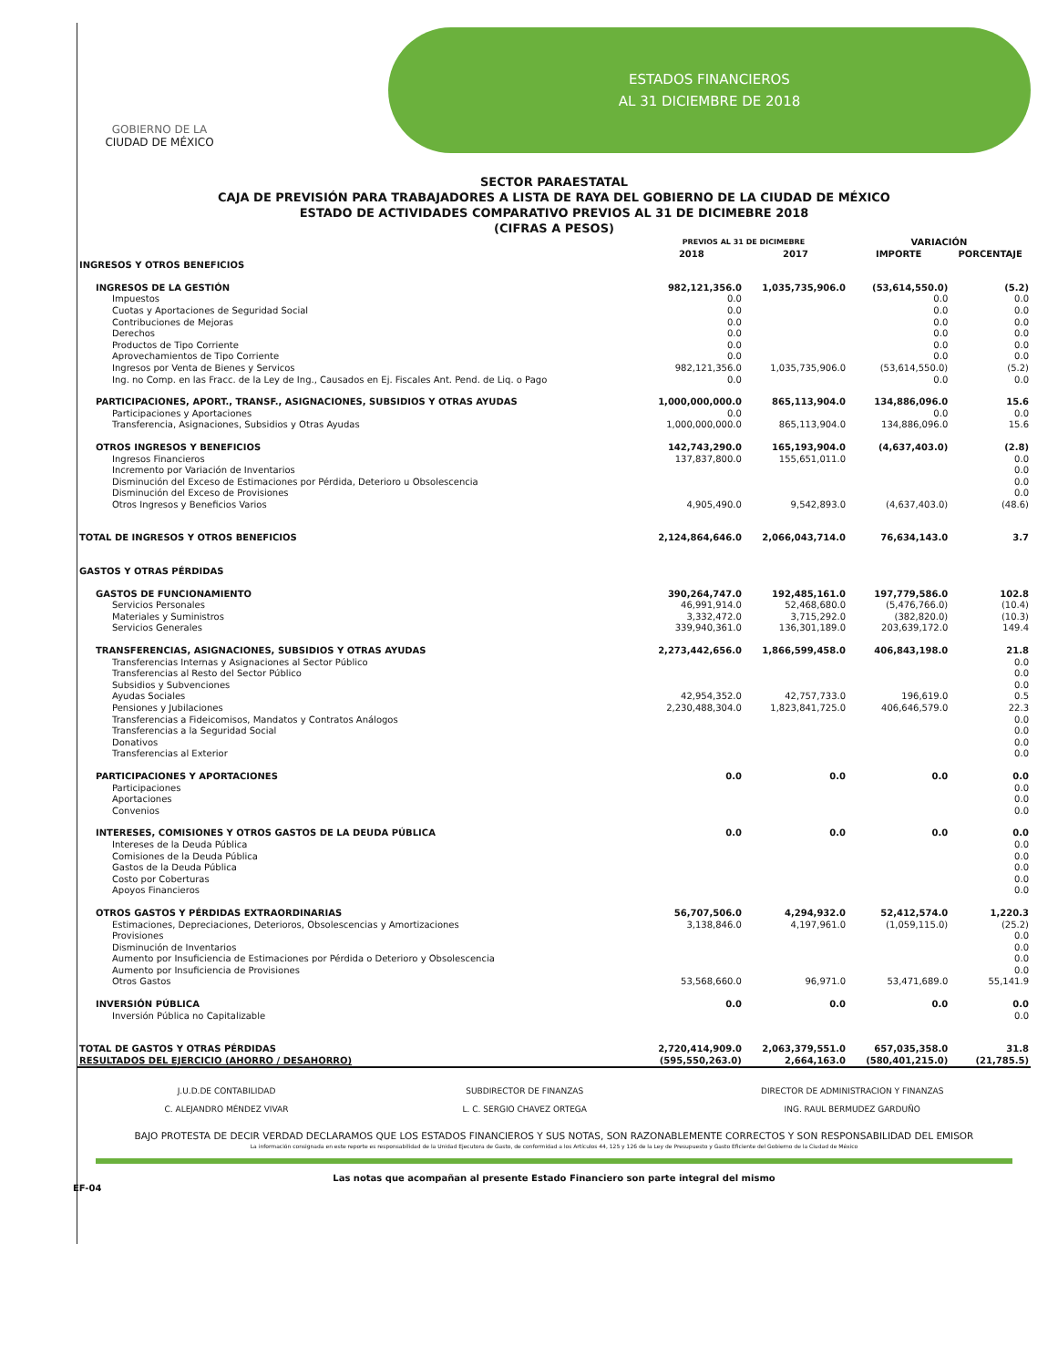GOBIERNO DE LA
CIUDAD DE MÉXICO
ESTADOS FINANCIEROS
AL 31 DICIEMBRE DE 2018
SECTOR PARAESTATAL
CAJA DE PREVISIÓN PARA TRABAJADORES A LISTA DE RAYA DEL GOBIERNO DE LA CIUDAD DE MÉXICO
ESTADO DE ACTIVIDADES COMPARATIVO PREVIOS AL 31 DE DICIMEBRE 2018
(CIFRAS A PESOS)
| | PREVIOS AL 31 DE DICIMEBRE | | VARIACIÓN | |
| --- | --- | --- | --- | --- |
| | 2018 | 2017 | IMPORTE | PORCENTAJE |
| INGRESOS Y OTROS BENEFICIOS | | | | |
| INGRESOS DE LA GESTIÓN | 982,121,356.0 | 1,035,735,906.0 | (53,614,550.0) | (5.2) |
| Impuestos | 0.0 | | 0.0 | 0.0 |
| Cuotas y Aportaciones de Seguridad Social | 0.0 | | 0.0 | 0.0 |
| Contribuciones de Mejoras | 0.0 | | 0.0 | 0.0 |
| Derechos | 0.0 | | 0.0 | 0.0 |
| Productos de Tipo Corriente | 0.0 | | 0.0 | 0.0 |
| Aprovechamientos de Tipo Corriente | 0.0 | | 0.0 | 0.0 |
| Ingresos por Venta de Bienes y Servicos | 982,121,356.0 | 1,035,735,906.0 | (53,614,550.0) | (5.2) |
| Ing. no Comp. en las Fracc. de la Ley de Ing., Causados en Ej. Fiscales Ant. Pend. de Liq. o Pago | 0.0 | | 0.0 | 0.0 |
| PARTICIPACIONES, APORT., TRANSF., ASIGNACIONES, SUBSIDIOS Y OTRAS AYUDAS | 1,000,000,000.0 | 865,113,904.0 | 134,886,096.0 | 15.6 |
| Participaciones y Aportaciones | 0.0 | | 0.0 | 0.0 |
| Transferencia, Asignaciones, Subsidios y Otras Ayudas | 1,000,000,000.0 | 865,113,904.0 | 134,886,096.0 | 15.6 |
| OTROS INGRESOS Y BENEFICIOS | 142,743,290.0 | 165,193,904.0 | (4,637,403.0) | (2.8) |
| Ingresos Financieros | 137,837,800.0 | 155,651,011.0 | | 0.0 |
| Incremento por Variación de Inventarios | | | | 0.0 |
| Disminución del Exceso de Estimaciones por Pérdida, Deterioro u Obsolescencia | | | | 0.0 |
| Disminución del Exceso de Provisiones | | | | 0.0 |
| Otros Ingresos y Beneficios Varios | 4,905,490.0 | 9,542,893.0 | (4,637,403.0) | (48.6) |
| TOTAL DE INGRESOS Y OTROS BENEFICIOS | 2,124,864,646.0 | 2,066,043,714.0 | 76,634,143.0 | 3.7 |
| GASTOS Y OTRAS PÉRDIDAS | | | | |
| GASTOS DE FUNCIONAMIENTO | 390,264,747.0 | 192,485,161.0 | 197,779,586.0 | 102.8 |
| Servicios Personales | 46,991,914.0 | 52,468,680.0 | (5,476,766.0) | (10.4) |
| Materiales y Suministros | 3,332,472.0 | 3,715,292.0 | (382,820.0) | (10.3) |
| Servicios Generales | 339,940,361.0 | 136,301,189.0 | 203,639,172.0 | 149.4 |
| TRANSFERENCIAS, ASIGNACIONES, SUBSIDIOS Y OTRAS AYUDAS | 2,273,442,656.0 | 1,866,599,458.0 | 406,843,198.0 | 21.8 |
| Transferencias Internas y Asignaciones al Sector Público | | | | 0.0 |
| Transferencias al Resto del Sector Público | | | | 0.0 |
| Subsidios y Subvenciones | | | | 0.0 |
| Ayudas Sociales | 42,954,352.0 | 42,757,733.0 | 196,619.0 | 0.5 |
| Pensiones y Jubilaciones | 2,230,488,304.0 | 1,823,841,725.0 | 406,646,579.0 | 22.3 |
| Transferencias a Fideicomisos, Mandatos y Contratos Análogos | | | | 0.0 |
| Transferencias a la Seguridad Social | | | | 0.0 |
| Donativos | | | | 0.0 |
| Transferencias al Exterior | | | | 0.0 |
| PARTICIPACIONES Y APORTACIONES | 0.0 | 0.0 | 0.0 | 0.0 |
| Participaciones | | | | 0.0 |
| Aportaciones | | | | 0.0 |
| Convenios | | | | 0.0 |
| INTERESES, COMISIONES Y OTROS GASTOS DE LA DEUDA PÚBLICA | 0.0 | 0.0 | 0.0 | 0.0 |
| Intereses de la Deuda Pública | | | | 0.0 |
| Comisiones de la Deuda Pública | | | | 0.0 |
| Gastos de la Deuda Pública | | | | 0.0 |
| Costo por Coberturas | | | | 0.0 |
| Apoyos Financieros | | | | 0.0 |
| OTROS GASTOS Y PÉRDIDAS EXTRAORDINARIAS | 56,707,506.0 | 4,294,932.0 | 52,412,574.0 | 1,220.3 |
| Estimaciones, Depreciaciones, Deterioros, Obsolescencias y Amortizaciones | 3,138,846.0 | 4,197,961.0 | (1,059,115.0) | (25.2) |
| Provisiones | | | | 0.0 |
| Disminución de Inventarios | | | | 0.0 |
| Aumento por Insuficiencia de Estimaciones por Pérdida o Deterioro y Obsolescencia | | | | 0.0 |
| Aumento por Insuficiencia de Provisiones | | | | 0.0 |
| Otros Gastos | 53,568,660.0 | 96,971.0 | 53,471,689.0 | 55,141.9 |
| INVERSIÓN PÚBLICA | 0.0 | 0.0 | 0.0 | 0.0 |
| Inversión Pública no Capitalizable | | | | 0.0 |
| TOTAL DE GASTOS Y OTRAS PÉRDIDAS | 2,720,414,909.0 | 2,063,379,551.0 | 657,035,358.0 | 31.8 |
| RESULTADOS DEL EJERCICIO (AHORRO / DESAHORRO) | (595,550,263.0) | 2,664,163.0 | (580,401,215.0) | (21,785.5) |
J.U.D.DE CONTABILIDAD
C. ALEJANDRO MÉNDEZ VIVAR
SUBDIRECTOR DE FINANZAS
L. C. SERGIO CHAVEZ ORTEGA
DIRECTOR DE ADMINISTRACION Y FINANZAS
ING. RAUL BERMUDEZ GARDUÑO
BAJO PROTESTA DE DECIR VERDAD DECLARAMOS QUE LOS ESTADOS FINANCIEROS Y SUS NOTAS, SON RAZONABLEMENTE CORRECTOS Y SON RESPONSABILIDAD DEL EMISOR
La información consignada en este reporte es responsabilidad de la Unidad Ejecutora de Gasto, de conformidad a los Artículos 44, 125 y 126 de la Ley de Presupuesto y Gasto Eficiente del Gobierno de la Ciudad de México
Las notas que acompañan al presente Estado Financiero son parte integral del mismo
EF-04